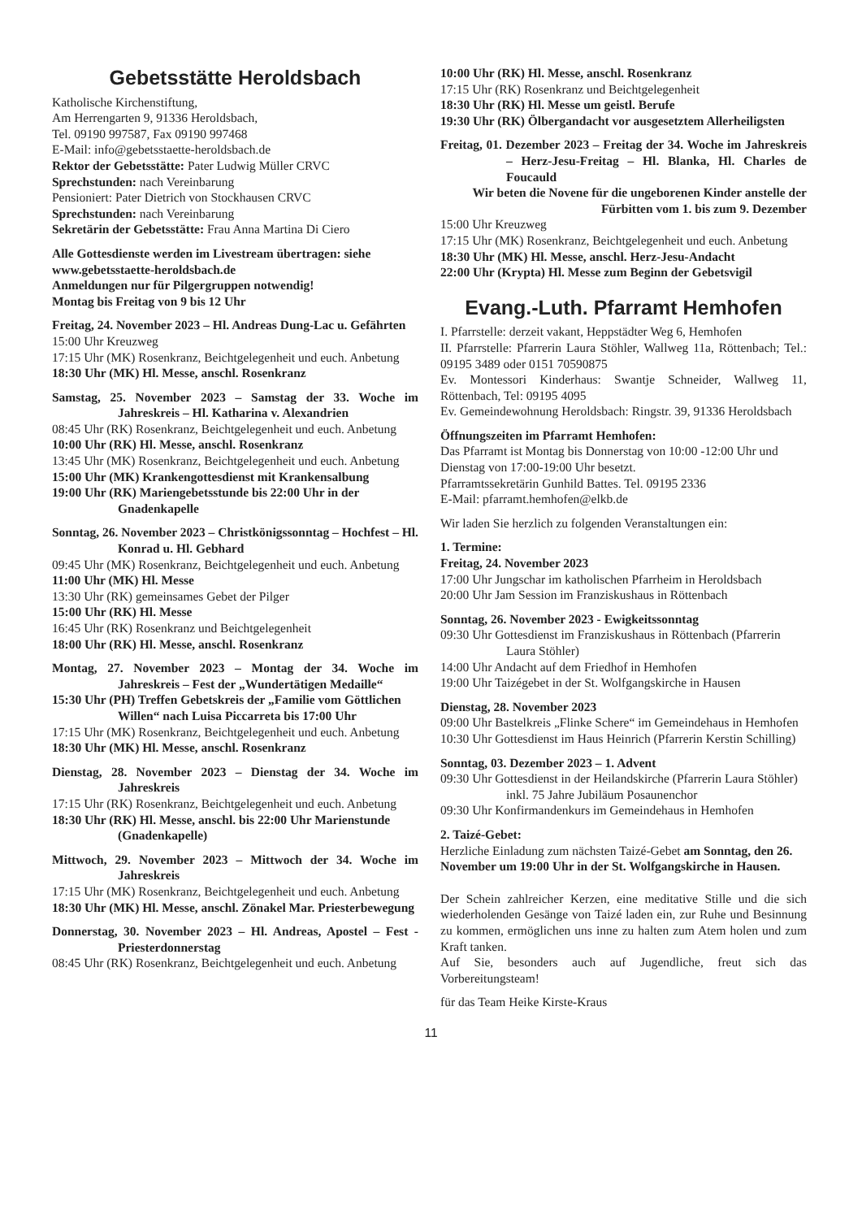Gebetsstätte Heroldsbach
Katholische Kirchenstiftung,
Am Herrengarten 9, 91336 Heroldsbach,
Tel. 09190 997587, Fax 09190 997468
E-Mail: info@gebetsstaette-heroldsbach.de
Rektor der Gebetsstätte: Pater Ludwig Müller CRVC
Sprechstunden: nach Vereinbarung
Pensioniert: Pater Dietrich von Stockhausen CRVC
Sprechstunden: nach Vereinbarung
Sekretärin der Gebetsstätte: Frau Anna Martina Di Ciero
Alle Gottesdienste werden im Livestream übertragen: siehe www.gebetsstaette-heroldsbach.de
Anmeldungen nur für Pilgergruppen notwendig!
Montag bis Freitag von 9 bis 12 Uhr
Freitag, 24. November 2023 – Hl. Andreas Dung-Lac u. Gefährten
15:00 Uhr Kreuzweg
17:15 Uhr (MK) Rosenkranz, Beichtgelegenheit und euch. Anbetung
18:30 Uhr (MK) Hl. Messe, anschl. Rosenkranz
Samstag, 25. November 2023 – Samstag der 33. Woche im Jahreskreis – Hl. Katharina v. Alexandrien
08:45 Uhr (RK) Rosenkranz, Beichtgelegenheit und euch. Anbetung
10:00 Uhr (RK) Hl. Messe, anschl. Rosenkranz
13:45 Uhr (MK) Rosenkranz, Beichtgelegenheit und euch. Anbetung
15:00 Uhr (MK) Krankengottesdienst mit Krankensalbung
19:00 Uhr (RK) Mariengebetsstunde bis 22:00 Uhr in der Gnadenkapelle
Sonntag, 26. November 2023 – Christkönigssonntag – Hochfest – Hl. Konrad u. Hl. Gebhard
09:45 Uhr (MK) Rosenkranz, Beichtgelegenheit und euch. Anbetung
11:00 Uhr (MK) Hl. Messe
13:30 Uhr (RK) gemeinsames Gebet der Pilger
15:00 Uhr (RK) Hl. Messe
16:45 Uhr (RK) Rosenkranz und Beichtgelegenheit
18:00 Uhr (RK) Hl. Messe, anschl. Rosenkranz
Montag, 27. November 2023 – Montag der 34. Woche im Jahreskreis – Fest der „Wundertätigen Medaille“
15:30 Uhr (PH) Treffen Gebetskreis der „Familie vom Göttlichen Willen“ nach Luisa Piccarreta bis 17:00 Uhr
17:15 Uhr (MK) Rosenkranz, Beichtgelegenheit und euch. Anbetung
18:30 Uhr (MK) Hl. Messe, anschl. Rosenkranz
Dienstag, 28. November 2023 – Dienstag der 34. Woche im Jahreskreis
17:15 Uhr (RK) Rosenkranz, Beichtgelegenheit und euch. Anbetung
18:30 Uhr (RK) Hl. Messe, anschl. bis 22:00 Uhr Marienstunde (Gnadenkapelle)
Mittwoch, 29. November 2023 – Mittwoch der 34. Woche im Jahreskreis
17:15 Uhr (MK) Rosenkranz, Beichtgelegenheit und euch. Anbetung
18:30 Uhr (MK) Hl. Messe, anschl. Zönakel Mar. Priesterbewegung
Donnerstag, 30. November 2023 – Hl. Andreas, Apostel – Fest - Priesterdonnerstag
08:45 Uhr (RK) Rosenkranz, Beichtgelegenheit und euch. Anbetung
10:00 Uhr (RK) Hl. Messe, anschl. Rosenkranz
17:15 Uhr (RK) Rosenkranz und Beichtgelegenheit
18:30 Uhr (RK) Hl. Messe um geistl. Berufe
19:30 Uhr (RK) Ölbergandacht vor ausgesetztem Allerheiligsten
Freitag, 01. Dezember 2023 – Freitag der 34. Woche im Jahreskreis – Herz-Jesu-Freitag – Hl. Blanka, Hl. Charles de Foucauld
Wir beten die Novene für die ungeborenen Kinder anstelle der Fürbitten vom 1. bis zum 9. Dezember
15:00 Uhr Kreuzweg
17:15 Uhr (MK) Rosenkranz, Beichtgelegenheit und euch. Anbetung
18:30 Uhr (MK) Hl. Messe, anschl. Herz-Jesu-Andacht
22:00 Uhr (Krypta) Hl. Messe zum Beginn der Gebetsvigil
Evang.-Luth. Pfarramt Hemhofen
I. Pfarrstelle: derzeit vakant, Heppstädter Weg 6, Hemhofen
II. Pfarrstelle: Pfarrerin Laura Stöhler, Wallweg 11a, Röttenbach; Tel.: 09195 3489 oder 0151 70590875
Ev. Montessori Kinderhaus: Swantje Schneider, Wallweg 11, Röttenbach, Tel: 09195 4095
Ev. Gemeindewohnung Heroldsbach: Ringstr. 39, 91336 Heroldsbach
Öffnungszeiten im Pfarramt Hemhofen:
Das Pfarramt ist Montag bis Donnerstag von 10:00 -12:00 Uhr und Dienstag von 17:00-19:00 Uhr besetzt.
Pfarramtssekretärin Gunhild Battes. Tel. 09195 2336
E-Mail: pfarramt.hemhofen@elkb.de
Wir laden Sie herzlich zu folgenden Veranstaltungen ein:
1. Termine:
Freitag, 24. November 2023
17:00 Uhr Jungschar im katholischen Pfarrheim in Heroldsbach
20:00 Uhr Jam Session im Franziskushaus in Röttenbach
Sonntag, 26. November 2023 - Ewigkeitssonntag
09:30 Uhr Gottesdienst im Franziskushaus in Röttenbach (Pfarrerin Laura Stöhler)
14:00 Uhr Andacht auf dem Friedhof in Hemhofen
19:00 Uhr Taizégebet in der St. Wolfgangskirche in Hausen
Dienstag, 28. November 2023
09:00 Uhr Bastelkreis „Flinke Schere“ im Gemeindehaus in Hemhofen
10:30 Uhr Gottesdienst im Haus Heinrich (Pfarrerin Kerstin Schilling)
Sonntag, 03. Dezember 2023 – 1. Advent
09:30 Uhr Gottesdienst in der Heilandskirche (Pfarrerin Laura Stöhler) inkl. 75 Jahre Jubiläum Posaunenchor
09:30 Uhr Konfirmandenkurs im Gemeindehaus in Hemhofen
2. Taizé-Gebet:
Herzliche Einladung zum nächsten Taizé-Gebet am Sonntag, den 26. November um 19:00 Uhr in der St. Wolfgangskirche in Hausen.
Der Schein zahlreicher Kerzen, eine meditative Stille und die sich wiederholenden Gesänge von Taizé laden ein, zur Ruhe und Besinnung zu kommen, ermöglichen uns inne zu halten zum Atem holen und zum Kraft tanken.
Auf Sie, besonders auch auf Jugendliche, freut sich das Vorbereitungsteam!
für das Team Heike Kirste-Kraus
11